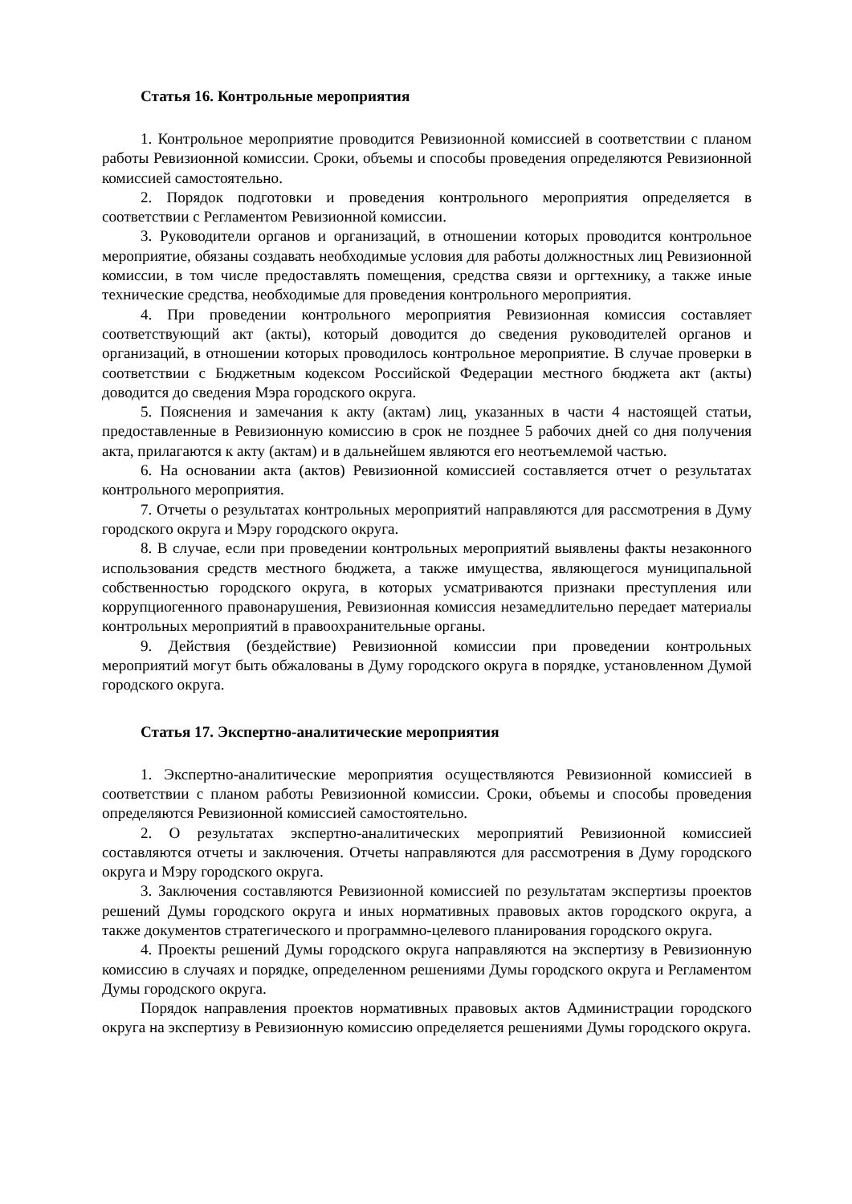Статья 16. Контрольные мероприятия
1. Контрольное мероприятие проводится Ревизионной комиссией в соответствии с планом работы Ревизионной комиссии. Сроки, объемы и способы проведения определяются Ревизионной комиссией самостоятельно.
2. Порядок подготовки и проведения контрольного мероприятия определяется в соответствии с Регламентом Ревизионной комиссии.
3. Руководители органов и организаций, в отношении которых проводится контрольное мероприятие, обязаны создавать необходимые условия для работы должностных лиц Ревизионной комиссии, в том числе предоставлять помещения, средства связи и оргтехнику, а также иные технические средства, необходимые для проведения контрольного мероприятия.
4. При проведении контрольного мероприятия Ревизионная комиссия составляет соответствующий акт (акты), который доводится до сведения руководителей органов и организаций, в отношении которых проводилось контрольное мероприятие. В случае проверки в соответствии с Бюджетным кодексом Российской Федерации местного бюджета акт (акты) доводится до сведения Мэра городского округа.
5. Пояснения и замечания к акту (актам) лиц, указанных в части 4 настоящей статьи, предоставленные в Ревизионную комиссию в срок не позднее 5 рабочих дней со дня получения акта, прилагаются к акту (актам) и в дальнейшем являются его неотъемлемой частью.
6. На основании акта (актов) Ревизионной комиссией составляется отчет о результатах контрольного мероприятия.
7. Отчеты о результатах контрольных мероприятий направляются для рассмотрения в Думу городского округа и Мэру городского округа.
8. В случае, если при проведении контрольных мероприятий выявлены факты незаконного использования средств местного бюджета, а также имущества, являющегося муниципальной собственностью городского округа, в которых усматриваются признаки преступления или коррупциогенного правонарушения, Ревизионная комиссия незамедлительно передает материалы контрольных мероприятий в правоохранительные органы.
9. Действия (бездействие) Ревизионной комиссии при проведении контрольных мероприятий могут быть обжалованы в Думу городского округа в порядке, установленном Думой городского округа.
Статья 17. Экспертно-аналитические мероприятия
1. Экспертно-аналитические мероприятия осуществляются Ревизионной комиссией в соответствии с планом работы Ревизионной комиссии. Сроки, объемы и способы проведения определяются Ревизионной комиссией самостоятельно.
2. О результатах экспертно-аналитических мероприятий Ревизионной комиссией составляются отчеты и заключения. Отчеты направляются для рассмотрения в Думу городского округа и Мэру городского округа.
3. Заключения составляются Ревизионной комиссией по результатам экспертизы проектов решений Думы городского округа и иных нормативных правовых актов городского округа, а также документов стратегического и программно-целевого планирования городского округа.
4. Проекты решений Думы городского округа направляются на экспертизу в Ревизионную комиссию в случаях и порядке, определенном решениями Думы городского округа и Регламентом Думы городского округа.
Порядок направления проектов нормативных правовых актов Администрации городского округа на экспертизу в Ревизионную комиссию определяется решениями Думы городского округа.